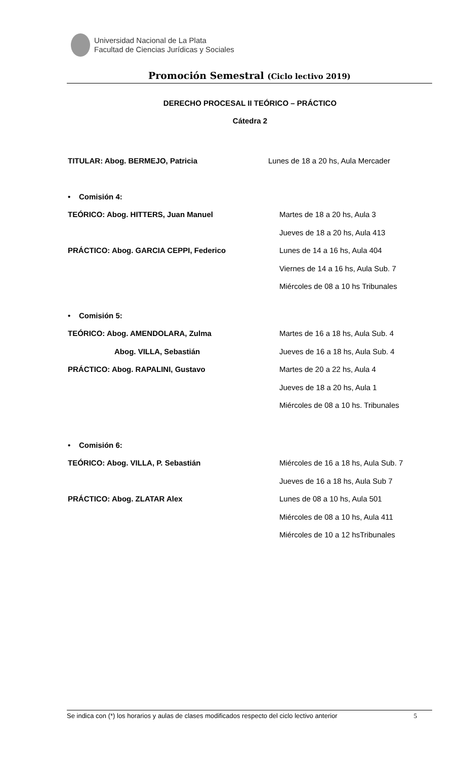Universidad Nacional de La Plata
Facultad de Ciencias Jurídicas y Sociales
Promoción Semestral (Ciclo lectivo 2019)
DERECHO PROCESAL II TEÓRICO – PRÁCTICO
Cátedra 2
TITULAR: Abog. BERMEJO, Patricia Lunes de 18 a 20 hs, Aula Mercader
• Comisión 4:
TEÓRICO: Abog. HITTERS, Juan Manuel Martes de 18 a 20 hs, Aula 3
Jueves de 18 a 20 hs, Aula 413
PRÁCTICO: Abog. GARCIA CEPPI, Federico Lunes de 14 a 16 hs, Aula 404
Viernes de 14 a 16 hs, Aula Sub. 7
Miércoles de 08 a 10 hs Tribunales
• Comisión 5:
TEÓRICO: Abog. AMENDOLARA, Zulma Martes de 16 a 18 hs, Aula Sub. 4
Abog. VILLA, Sebastián Jueves de 16 a 18 hs, Aula Sub. 4
PRÁCTICO: Abog. RAPALINI, Gustavo Martes de 20 a 22 hs, Aula 4
Jueves de 18 a 20 hs, Aula 1
Miércoles de 08 a 10 hs. Tribunales
• Comisión 6:
TEÓRICO: Abog. VILLA, P. Sebastián Miércoles de 16 a 18 hs, Aula Sub. 7
Jueves de 16 a 18 hs, Aula Sub 7
PRÁCTICO: Abog. ZLATAR Alex Lunes de 08 a 10 hs, Aula 501
Miércoles de 08 a 10 hs, Aula 411
Miércoles de 10 a 12 hsTribunales
Se indica con (*) los horarios y aulas de clases modificados respecto del ciclo lectivo anterior 5